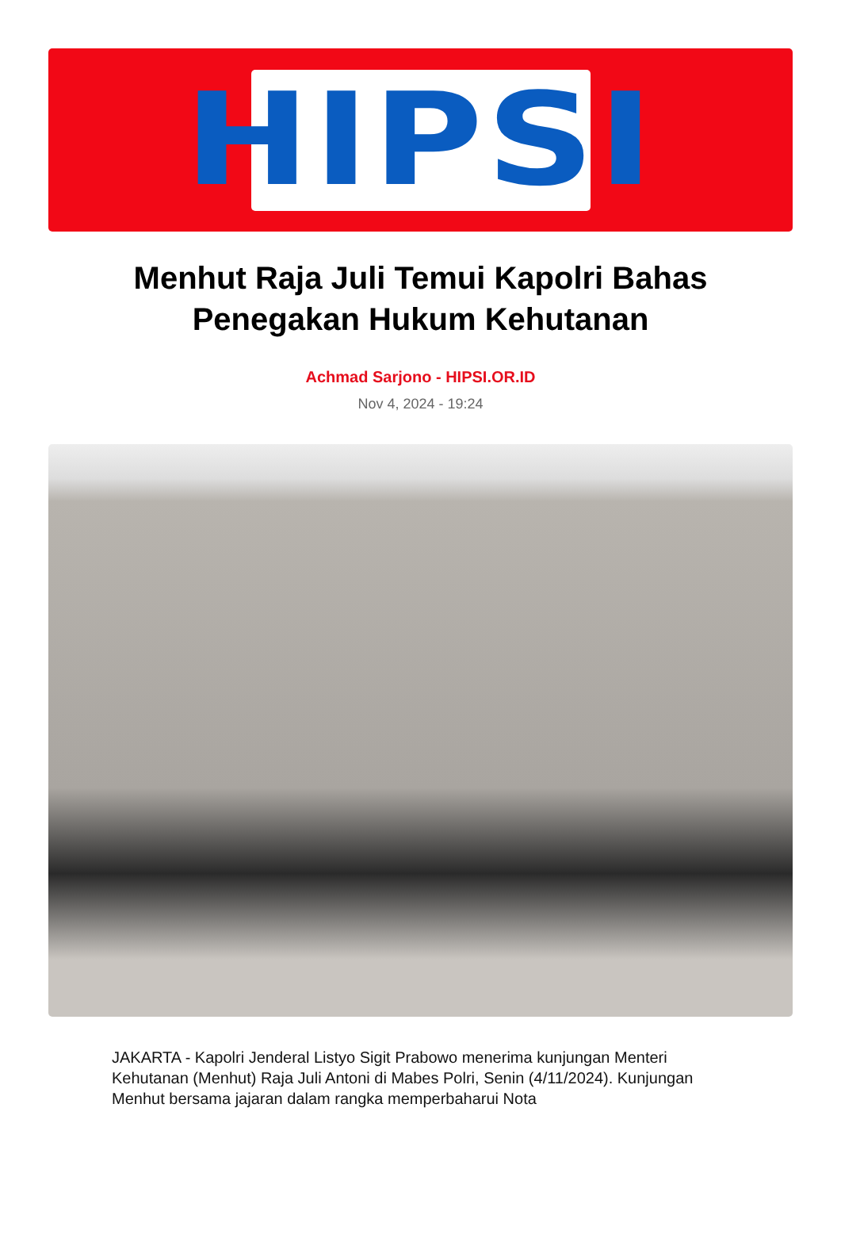HIPSI
Menhut Raja Juli Temui Kapolri Bahas Penegakan Hukum Kehutanan
Achmad Sarjono - HIPSI.OR.ID
Nov 4, 2024 - 19:24
JAKARTA - Kapolri Jenderal Listyo Sigit Prabowo menerima kunjungan Menteri Kehutanan (Menhut) Raja Juli Antoni di Mabes Polri, Senin (4/11/2024). Kunjungan Menhut bersama jajaran dalam rangka memperbaharui Nota